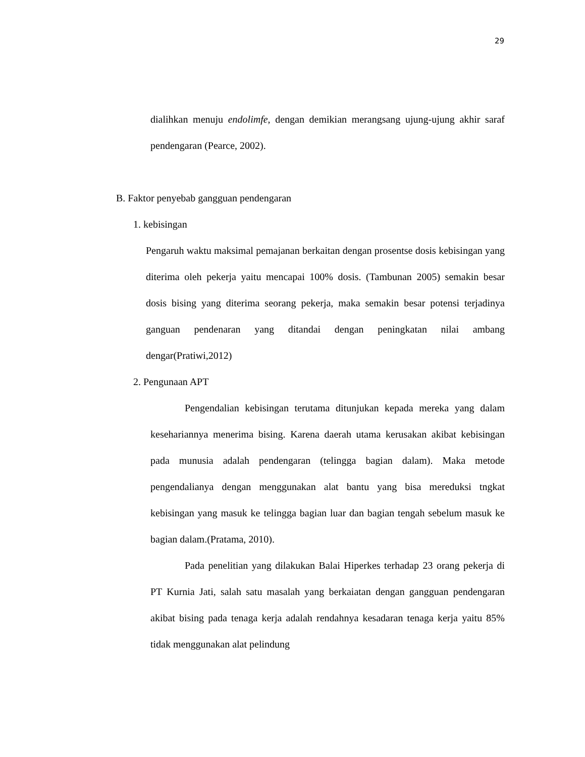29
dialihkan menuju endolimfe, dengan demikian merangsang ujung-ujung akhir saraf pendengaran (Pearce, 2002).
B. Faktor penyebab gangguan pendengaran
1. kebisingan
Pengaruh waktu maksimal pemajanan berkaitan dengan prosentse dosis kebisingan yang diterima oleh pekerja yaitu mencapai 100% dosis. (Tambunan 2005) semakin besar dosis bising yang diterima seorang pekerja, maka semakin besar potensi terjadinya ganguan pendenaran yang ditandai dengan peningkatan nilai ambang dengar(Pratiwi,2012)
2. Pengunaan APT
Pengendalian kebisingan terutama ditunjukan kepada mereka yang dalam kesehariannya menerima bising. Karena daerah utama kerusakan akibat kebisingan pada munusia adalah pendengaran (telingga bagian dalam). Maka metode pengendalianya dengan menggunakan alat bantu yang bisa mereduksi tngkat kebisingan yang masuk ke telingga bagian luar dan bagian tengah sebelum masuk ke bagian dalam.(Pratama, 2010).
Pada penelitian yang dilakukan Balai Hiperkes terhadap 23 orang pekerja di PT Kurnia Jati, salah satu masalah yang berkaiatan dengan gangguan pendengaran akibat bising pada tenaga kerja adalah rendahnya kesadaran tenaga kerja yaitu 85% tidak menggunakan alat pelindung